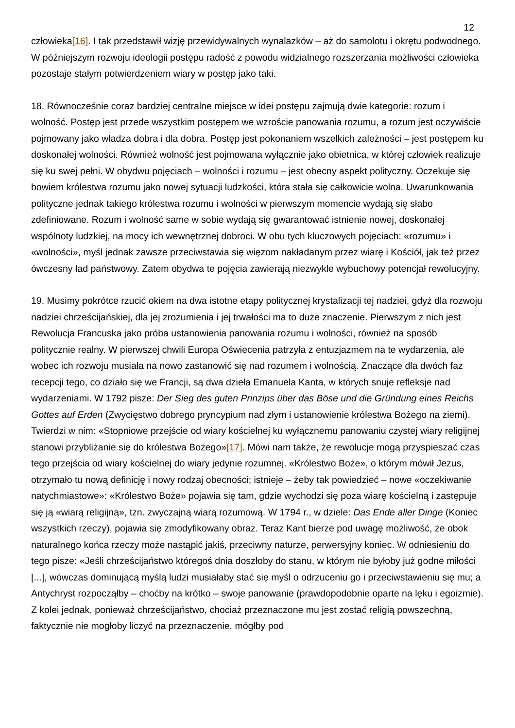12
człowieka[16]. I tak przedstawił wizję przewidywalnych wynalazków – aż do samolotu i okrętu podwodnego. W późniejszym rozwoju ideologii postępu radość z powodu widzialnego rozszerzania możliwości człowieka pozostaje stałym potwierdzeniem wiary w postęp jako taki.
18. Równocześnie coraz bardziej centralne miejsce w idei postępu zajmują dwie kategorie: rozum i wolność. Postęp jest przede wszystkim postępem we wzroście panowania rozumu, a rozum jest oczywiście pojmowany jako władza dobra i dla dobra. Postęp jest pokonaniem wszelkich zależności – jest postępem ku doskonałej wolności. Również wolność jest pojmowana wyłącznie jako obietnica, w której człowiek realizuje się ku swej pełni. W obydwu pojęciach – wolności i rozumu – jest obecny aspekt polityczny. Oczekuje się bowiem królestwa rozumu jako nowej sytuacji ludzkości, która stała się całkowicie wolna. Uwarunkowania polityczne jednak takiego królestwa rozumu i wolności w pierwszym momencie wydają się słabo zdefiniowane. Rozum i wolność same w sobie wydają się gwarantować istnienie nowej, doskonałej wspólnoty ludzkiej, na mocy ich wewnętrznej dobroci. W obu tych kluczowych pojęciach: «rozumu» i «wolności», myśl jednak zawsze przeciwstawia się więzom nakładanym przez wiarę i Kościół, jak też przez ówczesny ład państwowy. Zatem obydwa te pojęcia zawierają niezwykle wybuchowy potencjał rewolucyjny.
19. Musimy pokrótce rzucić okiem na dwa istotne etapy politycznej krystalizacji tej nadziei, gdyż dla rozwoju nadziei chrześcijańskiej, dla jej zrozumienia i jej trwałości ma to duże znaczenie. Pierwszym z nich jest Rewolucja Francuska jako próba ustanowienia panowania rozumu i wolności, również na sposób politycznie realny. W pierwszej chwili Europa Oświecenia patrzyła z entuzjazmem na te wydarzenia, ale wobec ich rozwoju musiała na nowo zastanowić się nad rozumem i wolnością. Znaczące dla dwóch faz recepcji tego, co działo się we Francji, są dwa dzieła Emanuela Kanta, w których snuje refleksje nad wydarzeniami. W 1792 pisze: Der Sieg des guten Prinzips über das Böse und die Gründung eines Reichs Gottes auf Erden (Zwycięstwo dobrego pryncypium nad złym i ustanowienie królestwa Bożego na ziemi). Twierdzi w nim: «Stopniowe przejście od wiary kościelnej ku wyłącznemu panowaniu czystej wiary religijnej stanowi przybliżanie się do królestwa Bożego»[17]. Mówi nam także, że rewolucje mogą przyspieszać czas tego przejścia od wiary kościelnej do wiary jedynie rozumnej. «Królestwo Boże», o którym mówił Jezus, otrzymało tu nową definicję i nowy rodzaj obecności; istnieje – żeby tak powiedzieć – nowe «oczekiwanie natychmiastowe»: «Królestwo Boże» pojawia się tam, gdzie wychodzi się poza wiarę kościelną i zastępuje się ją «wiarą religijną», tzn. zwyczajną wiarą rozumową. W 1794 r., w dziele: Das Ende aller Dinge (Koniec wszystkich rzeczy), pojawia się zmodyfikowany obraz. Teraz Kant bierze pod uwagę możliwość, że obok naturalnego końca rzeczy może nastąpić jakiś, przeciwny naturze, perwersyjny koniec. W odniesieniu do tego pisze: «Jeśli chrześcijaństwo któregoś dnia doszłoby do stanu, w którym nie byłoby już godne miłości [...], wówczas dominującą myślą ludzi musiałaby stać się myśl o odrzuceniu go i przeciwstawieniu się mu; a Antychryst rozpocząłby – choćby na krótko – swoje panowanie (prawdopodobnie oparte na lęku i egoizmie). Z kolei jednak, ponieważ chrześcijaństwo, chociaż przeznaczone mu jest zostać religią powszechną, faktycznie nie mogłoby liczyć na przeznaczenie, mógłby pod